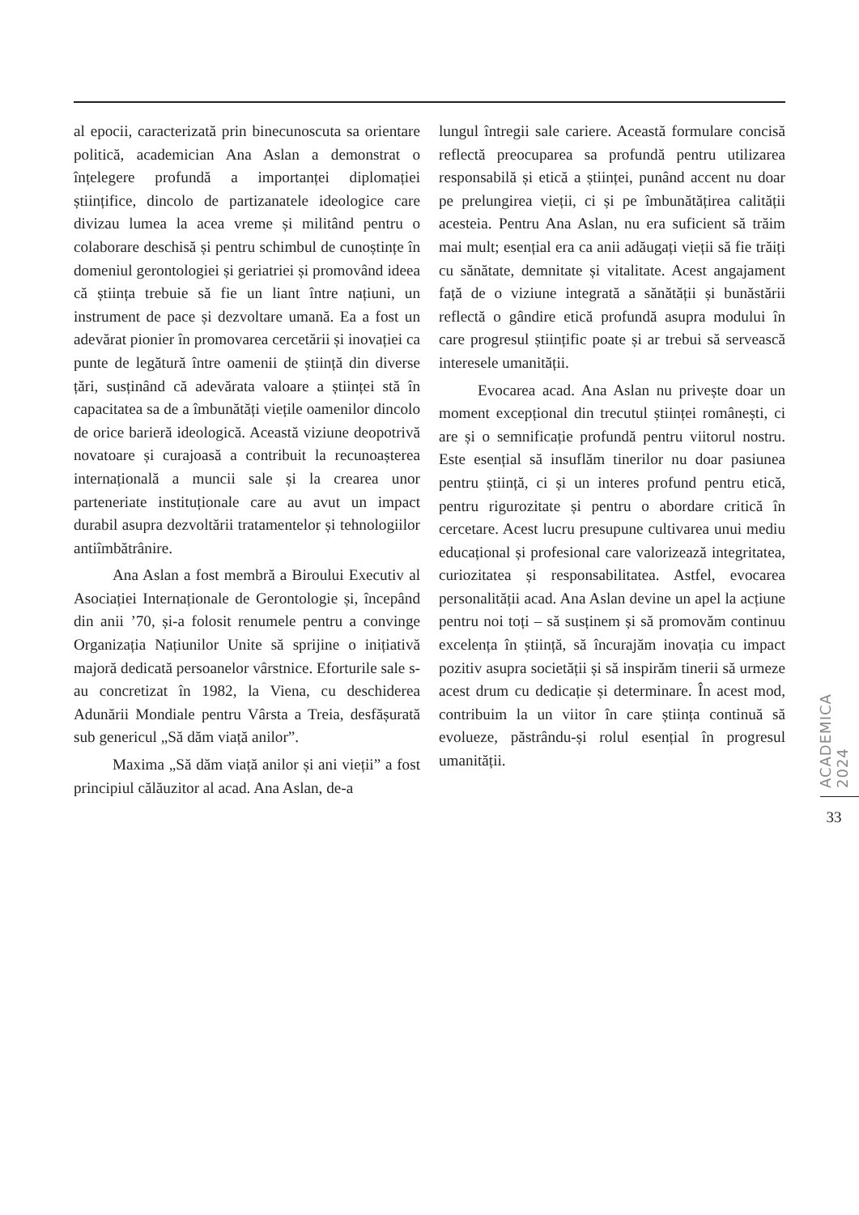al epocii, caracterizată prin binecunoscuta sa orientare politică, academician Ana Aslan a demonstrat o înțelegere profundă a importanței diplomației științifice, dincolo de partizanatele ideologice care divizau lumea la acea vreme și militând pentru o colaborare deschisă și pentru schimbul de cunoștințe în domeniul gerontologiei și geriatriei și promovând ideea că știința trebuie să fie un liant între națiuni, un instrument de pace și dezvoltare umană. Ea a fost un adevărat pionier în promovarea cercetării și inovației ca punte de legătură între oamenii de știință din diverse țări, susținând că adevărata valoare a științei stă în capacitatea sa de a îmbunătăți viețile oamenilor dincolo de orice barieră ideologică. Această viziune deopotrivă novatoare și curajoasă a contribuit la recunoașterea internațională a muncii sale și la crearea unor parteneriate instituționale care au avut un impact durabil asupra dezvoltării tratamentelor și tehnologiilor antiîmbătrânire.
Ana Aslan a fost membră a Biroului Executiv al Asociației Internaționale de Gerontologie și, începând din anii ’70, și-a folosit renumele pentru a convinge Organizația Națiunilor Unite să sprijine o inițiativă majoră dedicată persoanelor vârstnice. Eforturile sale s-au concretizat în 1982, la Viena, cu deschiderea Adunării Mondiale pentru Vârsta a Treia, desfășurată sub genericul „Să dăm viață anilor”.
Maxima „Să dăm viață anilor și ani vieții” a fost principiul călăuzitor al acad. Ana Aslan, de-a
lungul întregii sale cariere. Această formulare concisă reflectă preocuparea sa profundă pentru utilizarea responsabilă și etică a științei, punând accent nu doar pe prelungirea vieții, ci și pe îmbunătățirea calității acesteia. Pentru Ana Aslan, nu era suficient să trăim mai mult; esențial era ca anii adăugați vieții să fie trăiți cu sănătate, demnitate și vitalitate. Acest angajament față de o viziune integrată a sănătății și bunăstării reflectă o gândire etică profundă asupra modului în care progresul științific poate și ar trebui să servească interesele umanității.
Evocarea acad. Ana Aslan nu privește doar un moment excepțional din trecutul științei românești, ci are și o semnificație profundă pentru viitorul nostru. Este esențial să insuflăm tinerilor nu doar pasiunea pentru știință, ci și un interes profund pentru etică, pentru rigurozitate și pentru o abordare critică în cercetare. Acest lucru presupune cultivarea unui mediu educațional și profesional care valorizează integritatea, curiozitatea și responsabilitatea. Astfel, evocarea personalității acad. Ana Aslan devine un apel la acțiune pentru noi toți – să susținem și să promovăm continuu excelența în știință, să încurajăm inovația cu impact pozitiv asupra societății și să inspirăm tinerii să urmeze acest drum cu dedicație și determinare. În acest mod, contribuim la un viitor în care știința continuă să evolueze, păstrându-și rolul esențial în progresul umanității.
ACADEMICA 2024
33